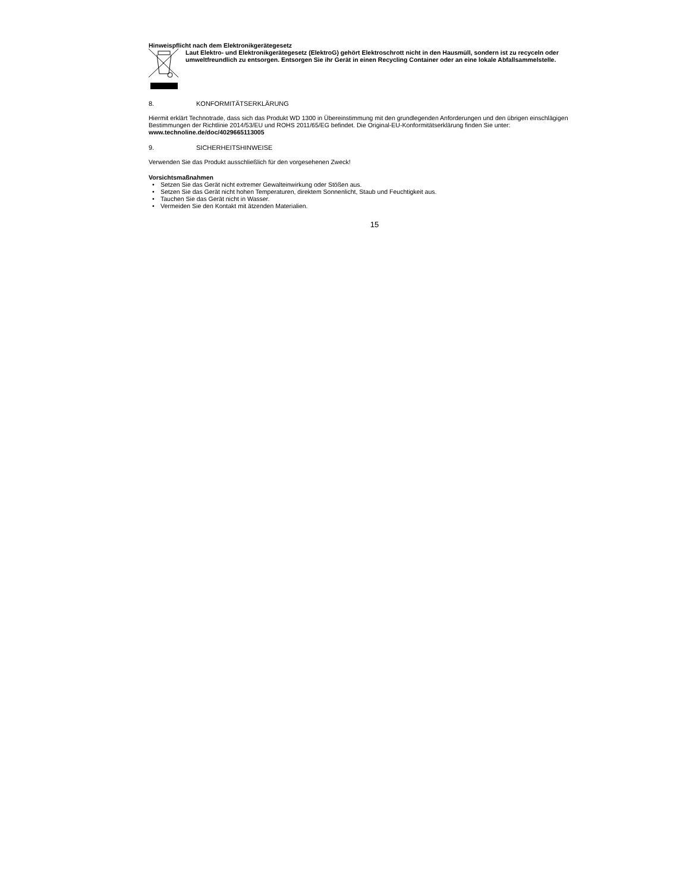Hinweispflicht nach dem Elektronikgerätegesetz
Laut Elektro- und Elektronikgerätegesetz (ElektroG) gehört Elektroschrott nicht in den Hausmüll, sondern ist zu recyceln oder umweltfreundlich zu entsorgen. Entsorgen Sie ihr Gerät in einen Recycling Container oder an eine lokale Abfallsammelstelle.
8. KONFORMITÄTSERKLÄRUNG
Hiermit erklärt Technotrade, dass sich das Produkt WD 1300 in Übereinstimmung mit den grundlegenden Anforderungen und den übrigen einschlägigen Bestimmungen der Richtlinie 2014/53/EU und ROHS 2011/65/EG befindet. Die Original-EU-Konformitätserklärung finden Sie unter: www.technoline.de/doc/4029665113005
9. SICHERHEITSHINWEISE
Verwenden Sie das Produkt ausschließlich für den vorgesehenen Zweck!
Vorsichtsmaßnahmen
Setzen Sie das Gerät nicht extremer Gewalteinwirkung oder Stößen aus.
Setzen Sie das Gerät nicht hohen Temperaturen, direktem Sonnenlicht, Staub und Feuchtigkeit aus.
Tauchen Sie das Gerät nicht in Wasser.
Vermeiden Sie den Kontakt mit ätzenden Materialien.
15